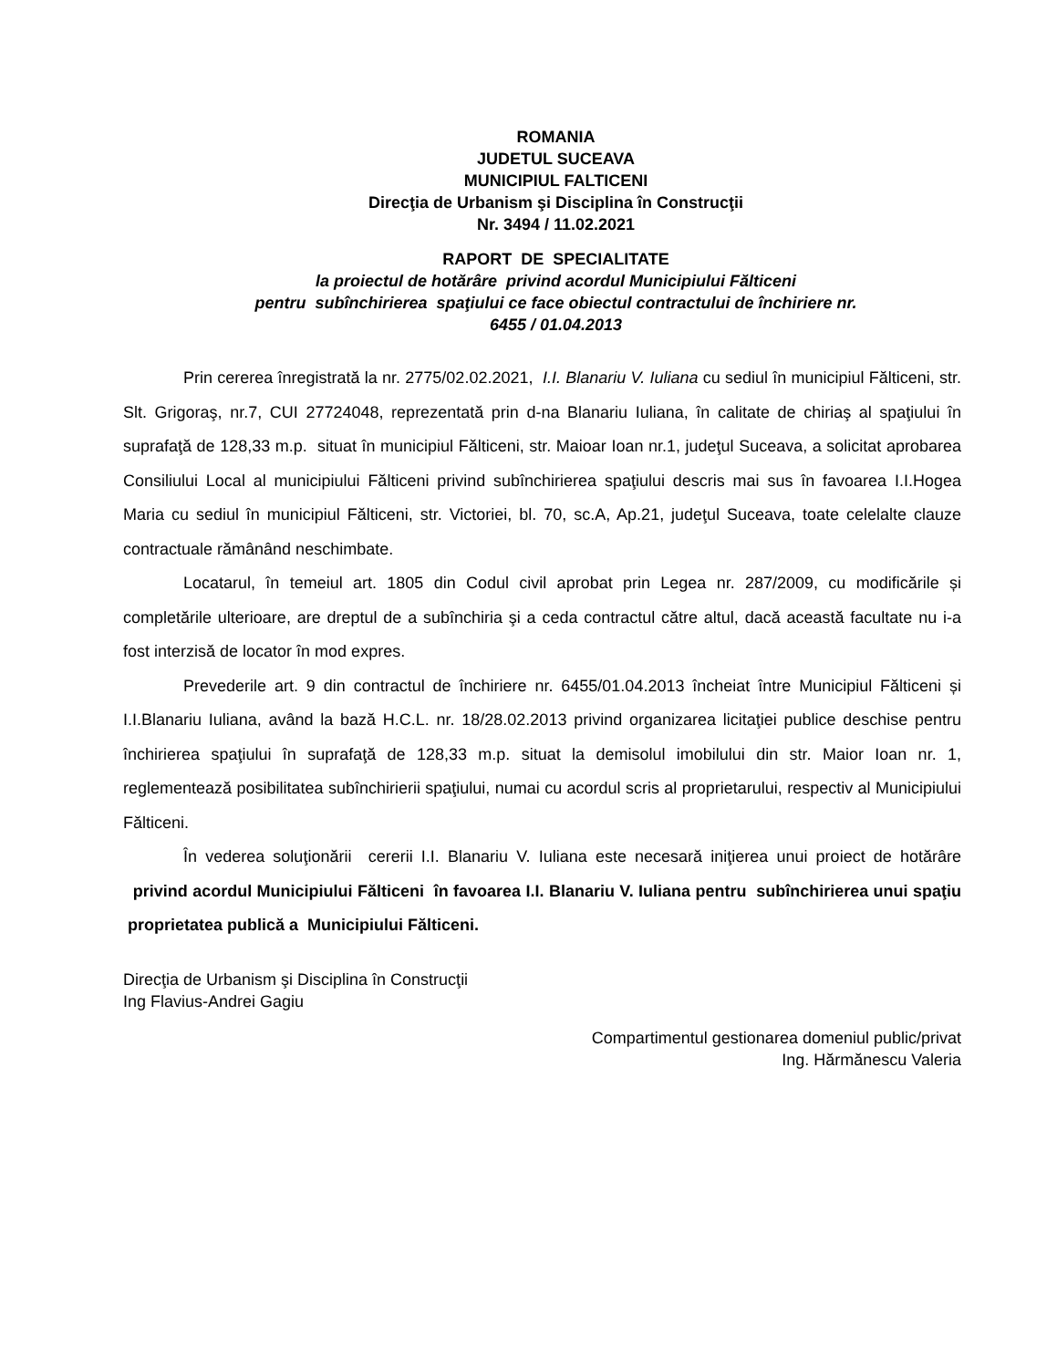ROMANIA
JUDETUL SUCEAVA
MUNICIPIUL FALTICENI
Direcţia de Urbanism şi Disciplina în Construcţii
Nr. 3494 / 11.02.2021
RAPORT DE SPECIALITATE
la proiectul de hotărâre privind acordul Municipiului Fălticeni
pentru subînchirierea spaţiului ce face obiectul contractului de închiriere nr.
6455 / 01.04.2013
Prin cererea înregistrată la nr. 2775/02.02.2021, I.I. Blanariu V. Iuliana cu sediul în municipiul Fălticeni, str. Slt. Grigoraş, nr.7, CUI 27724048, reprezentată prin d-na Blanariu Iuliana, în calitate de chiriaş al spaţiului în suprafaţă de 128,33 m.p. situat în municipiul Fălticeni, str. Maioar Ioan nr.1, judeţul Suceava, a solicitat aprobarea Consiliului Local al municipiului Fălticeni privind subînchirierea spaţiului descris mai sus în favoarea I.I.Hogea Maria cu sediul în municipiul Fălticeni, str. Victoriei, bl. 70, sc.A, Ap.21, judeţul Suceava, toate celelalte clauze contractuale rămânând neschimbate.
Locatarul, în temeiul art. 1805 din Codul civil aprobat prin Legea nr. 287/2009, cu modificările și completările ulterioare, are dreptul de a subînchiria şi a ceda contractul către altul, dacă această facultate nu i-a fost interzisă de locator în mod expres.
Prevederile art. 9 din contractul de închiriere nr. 6455/01.04.2013 încheiat între Municipiul Fălticeni și I.I.Blanariu Iuliana, având la bază H.C.L. nr. 18/28.02.2013 privind organizarea licitaţiei publice deschise pentru închirierea spaţiului în suprafaţă de 128,33 m.p. situat la demisolul imobilului din str. Maior Ioan nr. 1, reglementează posibilitatea subînchirierii spaţiului, numai cu acordul scris al proprietarului, respectiv al Municipiului Fălticeni.
În vederea soluţionării cererii I.I. Blanariu V. Iuliana este necesară iniţierea unui proiect de hotărâre privind acordul Municipiului Fălticeni în favoarea I.I. Blanariu V. Iuliana pentru subînchirierea unui spaţiu proprietatea publică a Municipiului Fălticeni.
Direcţia de Urbanism şi Disciplina în Construcţii
Ing Flavius-Andrei Gagiu
Compartimentul gestionarea domeniul public/privat
Ing. Hărmănescu Valeria